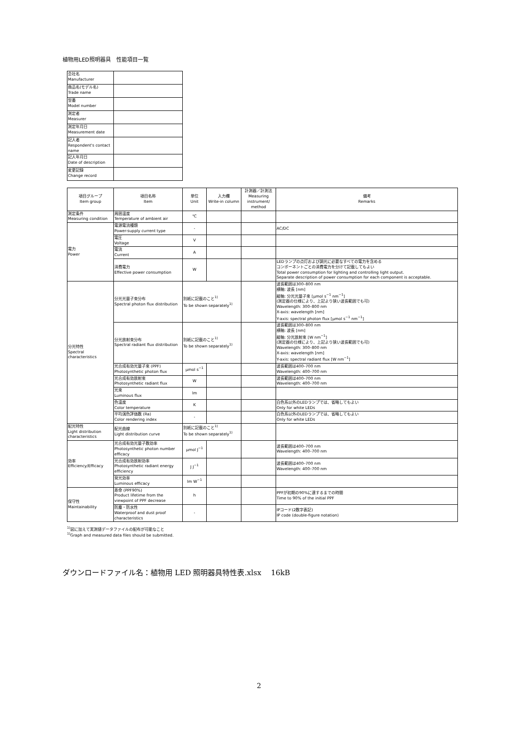植物用LED照明器具　性能項目一覧
| 会社名 Manufacturer | |
| 商品名(モデル名) Trade name | |
| 型番 Model number | |
| 測定者 Measurer | |
| 測定年月日 Measurement date | |
| 記入者 Respondent's contact name | |
| 記入年月日 Date of description | |
| 変更記録 Change record | |
| 項目グループ Item group | 項目名称 Item | 単位 Unit | 入力欄 Write-in column | 計測器／計測法 Measuring instrument/ method | 備考 Remarks |
| 測定条件 Measuring condition | 周囲温度 Temperature of ambient air | ℃ | | | |
| 電力 Power | 電源電流種類 Power-supply current type | - | | | AC/DC |
| | 電圧 Voltage | V | | | |
| | 電流 Current | A | | | |
| | 消費電力 Effective power consumption | W | | | LEDランプの点灯および調光に必要なすべての電力を含める コンポーネントごとの消費電力を分けて記載してもよい Total power consumption for lighting and controlling light output. Separate description of power consumption for each component is acceptable. |
| 分光特性 Spectral characteristics | 分光光量子束分布 Spectral photon flux distribution | 別紙に記載のこと<sup>1)</sup> To be shown separately<sup>1)</sup> | | | 波長範囲は300–800 nm 横軸: 波長 [nm] 縦軸: 分光光量子束 [μmol s<sup>−1</sup> nm<sup>−1</sup>] (測定器の仕様により、上記より狭い波長範囲でも可) Wavelength: 300–800 nm X-axis: wavelength [nm] Y-axis: spectral photon flux [μmol s<sup>−1</sup> nm<sup>−1</sup>] |
| | 分光放射束分布 Spectral radiant flux distribution | 別紙に記載のこと<sup>1)</sup> To be shown separately<sup>1)</sup> | | | 波長範囲は300–800 nm 横軸: 波長 [nm] 縦軸: 分光放射束 [W nm<sup>−1</sup>] (測定器の仕様により、上記より狭い波長範囲でも可) Wavelength: 300–800 nm X-axis: wavelength [nm] Y-axis: spectral radiant flux [W nm<sup>−1</sup>] |
| | 光合成有効光量子束 (PPF) Photosynthetic photon flux | μmol s<sup>−1</sup> | | | 波長範囲は400–700 nm Wavelength: 400–700 nm |
| | 光合成有効放射束 Photosynthetic radiant flux | W | | | 波長範囲は400–700 nm Wavelength: 400–700 nm |
| | 光束 Luminous flux | lm | | | |
| | 色温度 Color temperature | K | | | 白色系以外のLEDランプでは、省略してもよい Only for white LEDs |
| | 平均演色評価数 (Ra) Color rendering index | - | | | 白色系以外のLEDランプでは、省略してもよい Only for white LEDs |
| 配光特性 Light distribution characteristics | 配光曲線 Light distribution curve | 別紙に記載のこと<sup>1)</sup> To be shown separately<sup>1)</sup> | | | |
| 効率 Efficiency/Efficacy | 光合成有効光量子数効率 Photosynthetic photon number efficacy | μmol J<sup>−1</sup> | | | 波長範囲は400–700 nm Wavelength: 400–700 nm |
| | 光合成有効放射効率 Photosynthetic radiant energy efficiency | J J<sup>−1</sup> | | | 波長範囲は400–700 nm Wavelength: 400–700 nm |
| | 発光効率 Luminous efficacy | lm W<sup>−1</sup> | | | |
| 保守性 Maintainability | 寿命 (PPF90%) Product lifetime from the viewpoint of PPF decrease | h | | | PPFが初期の90%に達するまでの時間 Time to 90% of the initial PPF |
| | 防塵・防水性 Waterproof and dust proof characteristics | - | | | IPコード(2数字表記) IP code (double-figure notation) |
<sup>1)</sup> 図に加えて実測値データファイルの配布が可能なこと
<sup>1)</sup> Graph and measured data files should be submitted.
ダウンロードファイル名：植物用 LED 照明器具特性表.xlsx　 16kB
2